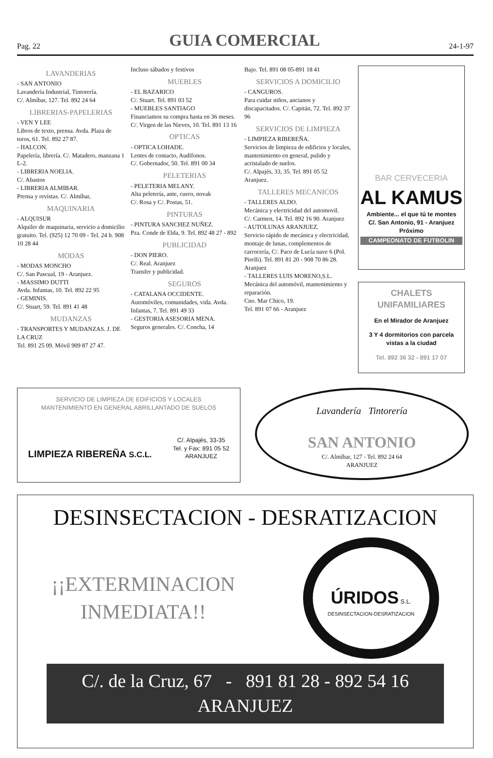Pag. 22 GUIA COMERCIAL 24-1-97
LAVANDERIAS
- SAN ANTONIO
Lavandería Industrial, Tintorería.
C/. Almíbar, 127. Tel. 892 24 64
LIBRERIAS-PAPELERIAS
- VEN Y LEE
Libros de texto, prensa. Avda. Plaza de toros, 61. Tel. 892 27 87.
- HALCON.
Papelería, librería. C/. Matadero, manzana 1 L-2.
- LIBRERIA NOELIA.
C/. Abastos
- LIBRERIA ALMIBAR.
Prensa y revistas. C/. Almíbar,
MAQUINARIA
- ALQUISUR
Alquiler de maquinaria, servicio a domicilio gratuito. Tel. (925) 12 70 09 - Tel. 24 h. 908 10 28 44
MODAS
- MODAS MONCHO
C/. San Pascual, 19 - Aranjuez.
- MASSIMO DUTTI
Avda. Infantas, 10. Tel. 892 22 95
- GEMINIS.
C/. Stuart, 59. Tel. 891 41 48
MUDANZAS
- TRANSPORTES Y MUDANZAS. J. DE LA CRUZ
Tel. 891 25 09. Móvil 909 87 27 47.
Incluso sábados y festivos
MUEBLES
- EL BAZARICO
C/. Stuart. Tel. 891 03 52
- MUEBLES SANTIAGO
Financiamos su compra hasta en 36 meses. C/. Virgen de las Nieves, 10. Tel. 891 13 16
OPTICAS
- OPTICA LOHADE.
Lentes de contacto, Audífonos.
C/. Gobernador, 50. Tel. 891 00 34
PELETERIAS
- PELETERIA MELANY.
Alta peletería, ante, cuero, novak
C/. Rosa y C/. Postas, 51.
PINTURAS
- PINTURA SANCHEZ NUÑEZ.
Pza. Conde de Elda, 9. Tel. 892 48 27 - 892
PUBLICIDAD
- DON PIERO.
C/. Real. Aranjuez
Transfer y publicidad.
SEGUROS
- CATALANA OCCIDENTE.
Automóviles, comunidades, vida. Avda. Infantas, 7. Tel. 891 49 33
- GESTORIA ASESORIA MENA.
Seguros generales. C/. Concha, 14
Bajo. Tel. 891 08 05-891 18 41
SERVICIOS A DOMICILIO
- CANGUROS.
Para cuidar niños, ancianos y discapacitados. C/. Capitán, 72. Tel. 892 37 96
SERVICIOS DE LIMPIEZA
- LIMPIEZA RIBEREÑA.
Servicios de limpieza de edificios y locales, mantenimiento en general, pulido y acristalado de suelos.
C/. Alpajés, 33, 35. Tel. 891 05 52
Aranjuez.
TALLERES MECANICOS
- TALLERES ALDO.
Mecánica y electricidad del automovil.
C/. Carmen, 14. Tel. 892 16 90. Aranjuez
- AUTOLUNAS ARANJUEZ.
Servicio rápido de mecánica y electricidad, montaje de lunas, complementos de carrocería, C/. Paco de Lucía nave 6 (Pol. Pirelli). Tel. 891 81 20 - 908 70 86 28. Aranjuez
- TALLERES LUIS MORENO,S.L.
Mecánica del automóvil, mantenimiento y reparación.
Cno. Mar Chico, 19.
Tel. 891 07 66 - Aranjuez
BAR CERVECERIA
AL KAMUS
Ambiente... el que tú te montes
C/. San Antonio, 91 - Aranjuez
Próximo
CAMPEONATO DE FUTBOLIN
CHALETS
UNIFAMILIARES
En el Mirador de Aranjuez
3 Y 4 dormitorios con parcela vistas a la ciudad
Tel. 892 36 32 - 891 17 07
SERVICIO DE LIMPIEZA DE EDIFICIOS Y LOCALES
MANTENIMIENTO EN GENERAL ABRILLANTADO DE SUELOS
LIMPIEZA RIBEREÑA S.C.L. C/. Alpajés, 33-35
Tel. y Fax: 891 05 52
ARANJUEZ
Lavandería Tintorería
SAN ANTONIO
C/. Almíbar, 127 - Tel. 892 24 64
ARANJUEZ
DESINSECTACION - DESRATIZACION
¡¡EXTERMINACION
INMEDIATA!!
ÚRIDOS S.L.
DESINSECTACION-DESRATIZACION
C/. de la Cruz, 67 - 891 81 28 - 892 54 16
ARANJUEZ